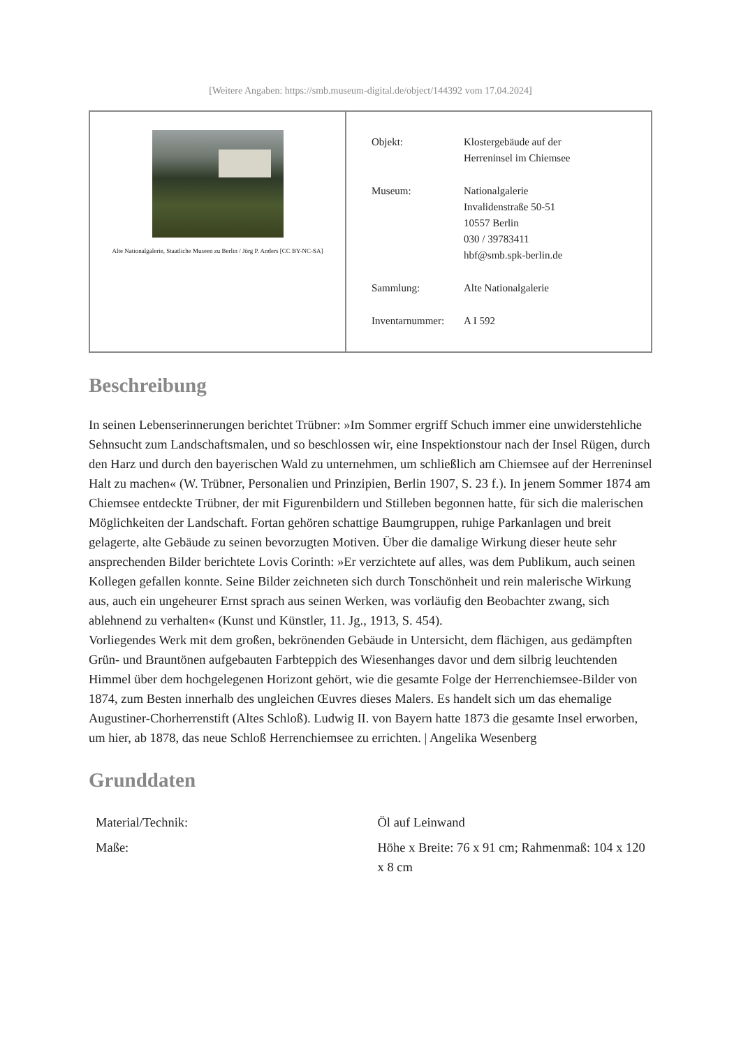[Weitere Angaben: https://smb.museum-digital.de/object/144392 vom 17.04.2024]
| Alte Nationalgalerie, Staatliche Museen zu Berlin / Jörg P. Anders [CC BY-NC-SA] | / Objekt: / Klostergebäude auf der Herreninsel im Chiemsee / / Museum: / Nationalgalerie Invalidenstraße 50-51 10557 Berlin 030 / 39783411 hbf@smb.spk-berlin.de / / Sammlung: / Alte Nationalgalerie / / Inventarnummer: / A I 592 / |
Beschreibung
In seinen Lebenserinnerungen berichtet Trübner: »Im Sommer ergriff Schuch immer eine unwiderstehliche Sehnsucht zum Landschaftsmalen, und so beschlossen wir, eine Inspektionstour nach der Insel Rügen, durch den Harz und durch den bayerischen Wald zu unternehmen, um schließlich am Chiemsee auf der Herreninsel Halt zu machen« (W. Trübner, Personalien und Prinzipien, Berlin 1907, S. 23 f.). In jenem Sommer 1874 am Chiemsee entdeckte Trübner, der mit Figurenbildern und Stilleben begonnen hatte, für sich die malerischen Möglichkeiten der Landschaft. Fortan gehören schattige Baumgruppen, ruhige Parkanlagen und breit gelagerte, alte Gebäude zu seinen bevorzugten Motiven. Über die damalige Wirkung dieser heute sehr ansprechenden Bilder berichtete Lovis Corinth: »Er verzichtete auf alles, was dem Publikum, auch seinen Kollegen gefallen konnte. Seine Bilder zeichneten sich durch Tonschönheit und rein malerische Wirkung aus, auch ein ungeheurer Ernst sprach aus seinen Werken, was vorläufig den Beobachter zwang, sich ablehnend zu verhalten« (Kunst und Künstler, 11. Jg., 1913, S. 454).
Vorliegendes Werk mit dem großen, bekrönenden Gebäude in Untersicht, dem flächigen, aus gedämpften Grün- und Brauntönen aufgebauten Farbteppich des Wiesenhanges davor und dem silbrig leuchtenden Himmel über dem hochgelegenen Horizont gehört, wie die gesamte Folge der Herrenchiemsee-Bilder von 1874, zum Besten innerhalb des ungleichen Œuvres dieses Malers. Es handelt sich um das ehemalige Augustiner-Chorherrenstift (Altes Schloß). Ludwig II. von Bayern hatte 1873 die gesamte Insel erworben, um hier, ab 1878, das neue Schloß Herrenchiemsee zu errichten. | Angelika Wesenberg
Grunddaten
| Material/Technik: | Öl auf Leinwand |
| Maße: | Höhe x Breite: 76 x 91 cm; Rahmenmaß: 104 x 120 x 8 cm |